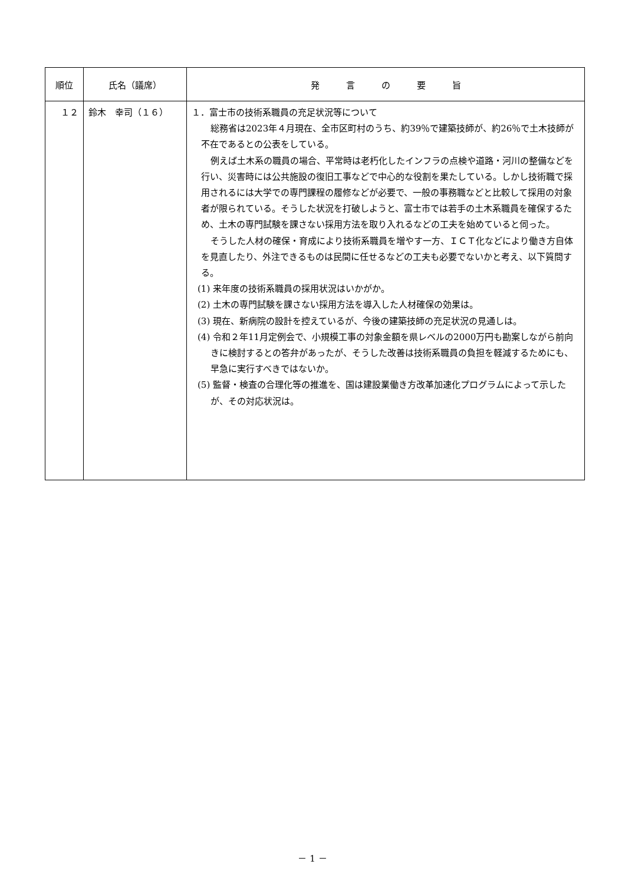| 順位 | 氏名（議席） | 発 言 の 要 旨 |
| --- | --- | --- |
| １２ | 鈴木 幸司（１６） | １．富士市の技術系職員の充足状況等について 総務省は2023年４月現在、全市区町村のうち、約39％で建築技師が、約26％で土木技師が不在であるとの公表をしている。 例えば土木系の職員の場合、平常時は老朽化したインフラの点検や道路・河川の整備などを行い、災害時には公共施設の復旧工事などで中心的な役割を果たしている。しかし技術職で採用されるには大学での専門課程の履修などが必要で、一般の事務職などと比較して採用の対象者が限られている。そうした状況を打破しようと、富士市では若手の土木系職員を確保するため、土木の専門試験を課さない採用方法を取り入れるなどの工夫を始めていると伺った。 そうした人材の確保・育成により技術系職員を増やす一方、ＩＣＴ化などにより働き方自体を見直したり、外注できるものは民間に任せるなどの工夫も必要でないかと考え、以下質問する。 (1) 来年度の技術系職員の採用状況はいかがか。 (2) 土木の専門試験を課さない採用方法を導入した人材確保の効果は。 (3) 現在、新病院の設計を控えているが、今後の建築技師の充足状況の見通しは。 (4) 令和２年11月定例会で、小規模工事の対象金額を県レベルの2000万円も勘案しながら前向きに検討するとの答弁があったが、そうした改善は技術系職員の負担を軽減するためにも、早急に実行すべきではないか。 (5) 監督・検査の合理化等の推進を、国は建設業働き方改革加速化プログラムによって示したが、その対応状況は。 |
－ 1 －